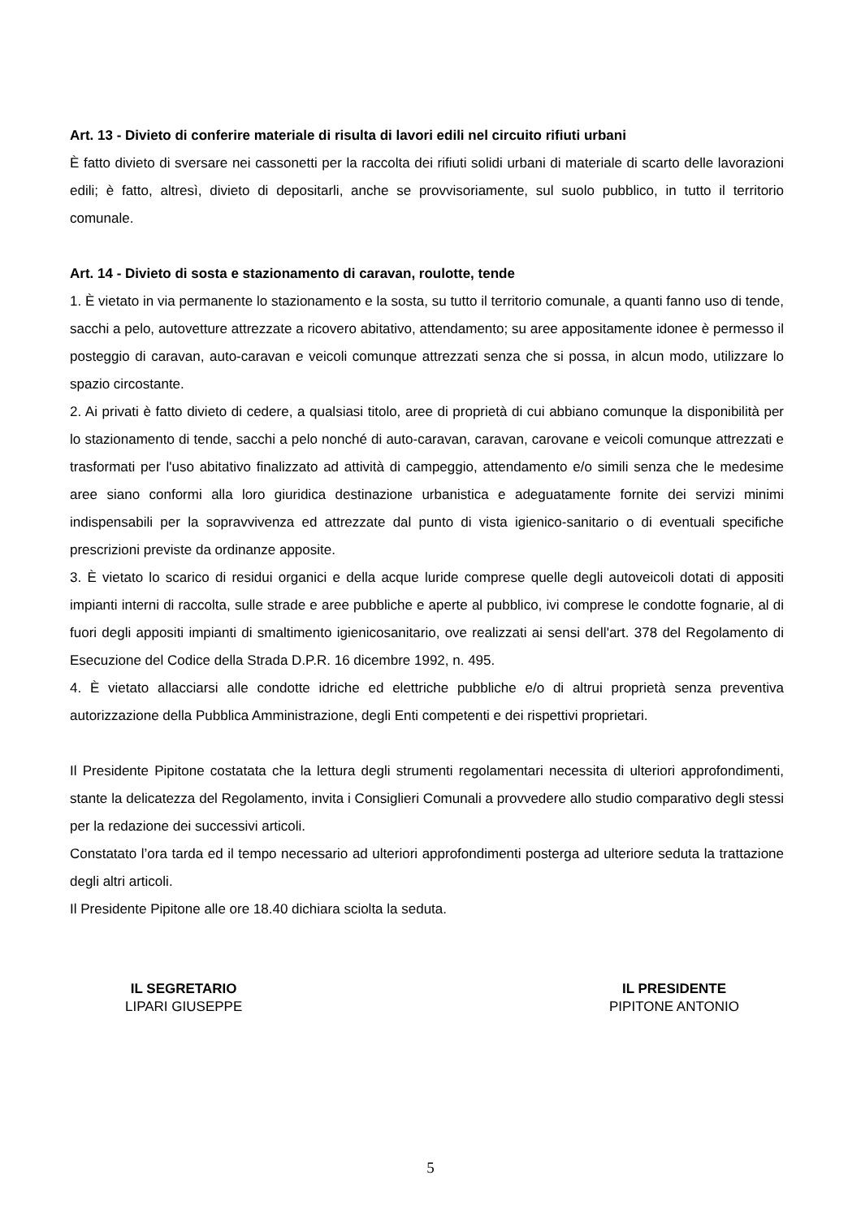Art. 13 - Divieto di conferire materiale di risulta di lavori edili nel circuito rifiuti urbani
È fatto divieto di sversare nei cassonetti per la raccolta dei rifiuti solidi urbani di materiale di scarto delle lavorazioni edili; è fatto, altresì, divieto di depositarli, anche se provvisoriamente, sul suolo pubblico, in tutto il territorio comunale.
Art. 14 - Divieto di sosta e stazionamento di caravan, roulotte, tende
1. È vietato in via permanente lo stazionamento e la sosta, su tutto il territorio comunale, a quanti fanno uso di tende, sacchi a pelo, autovetture attrezzate a ricovero abitativo, attendamento; su aree appositamente idonee è permesso il posteggio di caravan, auto-caravan e veicoli comunque attrezzati senza che si possa, in alcun modo, utilizzare lo spazio circostante.
2. Ai privati è fatto divieto di cedere, a qualsiasi titolo, aree di proprietà di cui abbiano comunque la disponibilità per lo stazionamento di tende, sacchi a pelo nonché di auto-caravan, caravan, carovane e veicoli comunque attrezzati e trasformati per l'uso abitativo finalizzato ad attività di campeggio, attendamento e/o simili senza che le medesime aree siano conformi alla loro giuridica destinazione urbanistica e adeguatamente fornite dei servizi minimi indispensabili per la sopravvivenza ed attrezzate dal punto di vista igienico-sanitario o di eventuali specifiche prescrizioni previste da ordinanze apposite.
3. È vietato lo scarico di residui organici e della acque luride comprese quelle degli autoveicoli dotati di appositi impianti interni di raccolta, sulle strade e aree pubbliche e aperte al pubblico, ivi comprese le condotte fognarie, al di fuori degli appositi impianti di smaltimento igienicosanitario, ove realizzati ai sensi dell'art. 378 del Regolamento di Esecuzione del Codice della Strada D.P.R. 16 dicembre 1992, n. 495.
4. È vietato allacciarsi alle condotte idriche ed elettriche pubbliche e/o di altrui proprietà senza preventiva autorizzazione della Pubblica Amministrazione, degli Enti competenti e dei rispettivi proprietari.
Il Presidente Pipitone costatata che la lettura degli strumenti regolamentari necessita di ulteriori approfondimenti, stante la delicatezza del Regolamento, invita i Consiglieri Comunali a provvedere allo studio comparativo degli stessi per la redazione dei successivi articoli.
Constatato l’ora tarda ed il tempo necessario ad ulteriori approfondimenti posterga ad ulteriore seduta la trattazione degli altri articoli.
Il Presidente Pipitone alle ore 18.40 dichiara sciolta la seduta.
IL SEGRETARIO
LIPARI GIUSEPPE
IL PRESIDENTE
PIPITONE ANTONIO
5